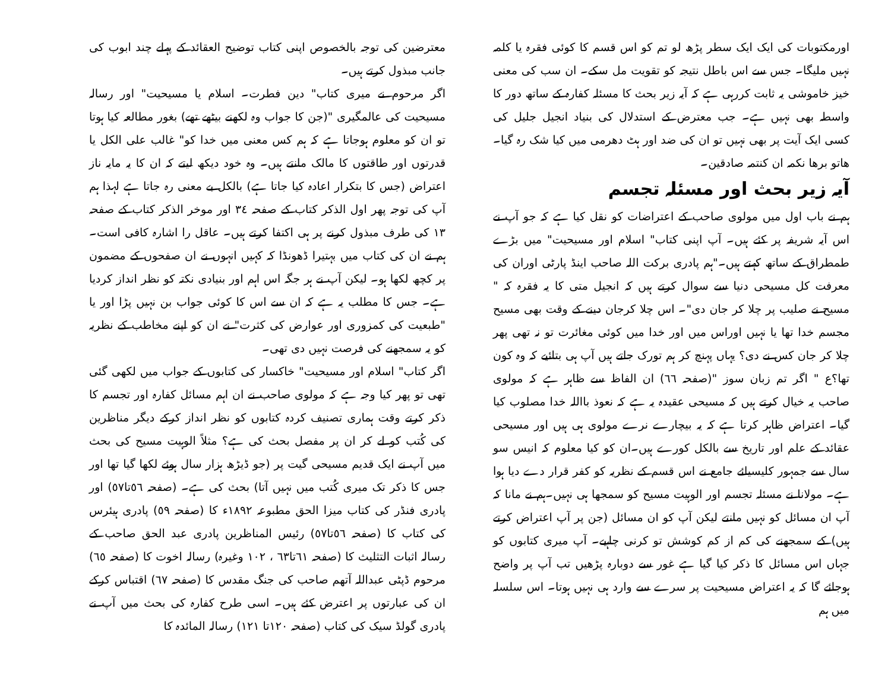اورمکتوبات کی ایک ایک سطر پڑھ لو تم کو اس قسم کا کوئی فقرہ یا کلمہ نہیں ملیگا۔ جس سے اس باطل نتیجہ کو تقویت مل سکے۔ ان سب کی معنی خیز خاموشی یہ ثابت کررہی ہے کہ آیہ زیر بحث کا مسئلہ کفارہ کے ساتھ دور کا واسطہ بھی نہیں ہے۔ جب معترض کے استدلال کی بنیاد انجیل جلیل کی کسی ایک آیت پر بھی نہیں تو ان کی ضد اور ہٹ دھرمی میں کیا شک رہ گیا۔ ھاتو برھا نکمہ ان کنتمہ صادقین۔
آیہ زیر بحث اور مسئلہ تجسم
ہم نے باب اول میں مولوی صاحب کے اعتراضات کو نقل کیا ہے کہ جو آپ نے اس آیہ شریفہ پر کئے ہیں۔ آپ اپنی کتاب" اسلام اور مسیحیت" میں بڑے طمطراق کے ساتھ کہتے ہیں۔"ہم پادری برکت اللہ صاحب اینڈ پارٹی اوران کی معرفت کل مسیحی دنیا سے سوال کرتے ہیں کہ انجیل متی کا یہ فقرہ کہ " مسیح نے صلیب پر چلا کر جان دی"۔ اس چلا کرجان دینے کے وقت بھی مسیح مجسم خدا تھا یا نہیں اوراس میں اور خدا میں کوئی مغائرت تو نہ تھی پھر چلا کر جان کس نے دی؟ یہاں پہنچ کر ہم تورک جاتے ہیں آپ ہی بتائیے کہ وہ کون تھا؟ع " اگر تم زبان سوز "(صفحہ ٦٦) ان الفاظ سے ظاہر ہے کہ مولوی صاحب یہ خیال کرتے ہیں کہ مسیحی عقیدہ یہ ہے کہ نعوذ بااللہ خدا مصلوب کیا گیا۔ اعتراض ظاہر کرتا ہے کہ یہ بیچارے نرے مولوی ہی ہیں اور مسیحی عقائد کے علم اور تاریخ سے بالکل کورے ہیں۔ان کو کیا معلوم کہ انیس سو سال سے جمہور کلیسیائے جامع نے اس قسم کے نظریہ کو کفر قرار دے دیا ہوا ہے۔ مولانا نے مسئلہ تجسم اور الوہیت مسیح کو سمجھا ہی نہیں۔ہم نے مانا کہ آپ ان مسائل کو نہیں مانتے لیکن آپ کو ان مسائل (جن پر آپ اعتراض کرتے ہیں) کے سمجھنے کی کم از کم کوشش تو کرنی چاہیے۔ آپ میری کتابوں کو جہاں اس مسائل کا ذکر کیا گیا ہے غور سے دوبارہ پڑھیں تب آپ پر واضح ہوجائے گا کہ یہ اعتراض مسیحیت پر سرے سے وارد ہی نہیں ہوتا۔ اس سلسلہ میں ہم
معترضین کی توجہ بالخصوص اپنی کتاب توضیح العقائد کے پہلے چند ابوب کی جانب مبذول کرتے ہیں۔
اگر مرحوم نے میری کتاب" دین فطرت۔ اسلام یا مسیحیت" اور رسالہ مسیحیت کی عالمگیری "(جن کا جواب وہ لکھنے بیٹھے تھے) بغور مطالعہ کیا ہوتا تو ان کو معلوم ہوجاتا ہے کہ ہم کس معنی میں خدا کو" غالب علی الکل یا قدرتوں اور طاقتوں کا مالک مانتے ہیں۔ وہ خود دیکھ لیتے کہ ان کا یہ مایہ ناز اعتراض (جس کا بتکرار اعادہ کیا جاتا ہے) بالکل بے معنی رہ جاتا ہے لہذا ہم آپ کی توجہ پھر اول الذکر کتاب کے صفحہ ٣٤ اور موخر الذکر کتاب کے صفحہ ١٣ کی طرف مبذول کرنے پر ہی اکتفا کرتے ہیں۔ عاقل را اشارہ کافی است۔ ہم نے ان کی کتاب میں بہتیرا ڈھونڈا کہ کہیں انہوں نے ان صفحوں کے مضمون پر کچھ لکھا ہو۔ لیکن آپ نے ہر جگہ اس اہم اور بنیادی نکتہ کو نظر انداز کردیا ہے۔ جس کا مطلب یہ ہے کہ ان سے اس کا کوئی جواب بن نہیں پڑا اور یا "طبعیت کی کمزوری اور عوارض کی کثرت" نے ان کو اپنے مخاطب کے نظریہ کو یہ سمجھنے کی فرصت نہیں دی تھی۔
اگر کتاب" اسلام اور مسیحیت" خاکسار کی کتابوں کے جواب میں لکھی گئی تھی تو پھر کیا وجہ ہے کہ مولوی صاحب نے ان اہم مسائل کفارہ اور تجسم کا ذکر کرتے وقت ہماری تصنیف کردہ کتابوں کو نظر انداز کرکے دیگر مناظرین کی کُتب کو لے کر ان پر مفصل بحث کی ہے؟ مثلاً الوہیت مسیح کی بحث میں آپ نے ایک قدیم مسیحی گیت پر (جو ڈیڑھ ہزار سال ہوئے لکھا گیا تھا اور جس کا ذکر تک میری کُتب میں نہیں آتا) بحث کی ہے۔ (صفحہ ٥٦تا٥٧) اور پادری فنڈر کی کتاب میزا الحق مطبوعہ ١٨٩٢ء کا (صفحہ ٥٩) پادری ہیئرس کی کتاب کا (صفحہ ٥٦تا٥٧) رئیس المناظرین پادری عبد الحق صاحب کے رسالہ اثبات التثلیث کا (صفحہ ٦١تا٦٣ ، ١٠٢ وغیرہ) رسالہ اخوت کا (صفحہ ٦٥) مرحوم ڈپٹی عبداللہ آتھم صاحب کی جنگ مقدس کا (صفحہ ٦٧) اقتباس کرکے ان کی عبارتوں پر اعترض کئے ہیں۔ اسی طرح کفارہ کی بحث میں آپ نے پادری گولڈ سیک کی کتاب (صفحہ ١٢٠تا ١٢١) رسالہ المائدہ کا